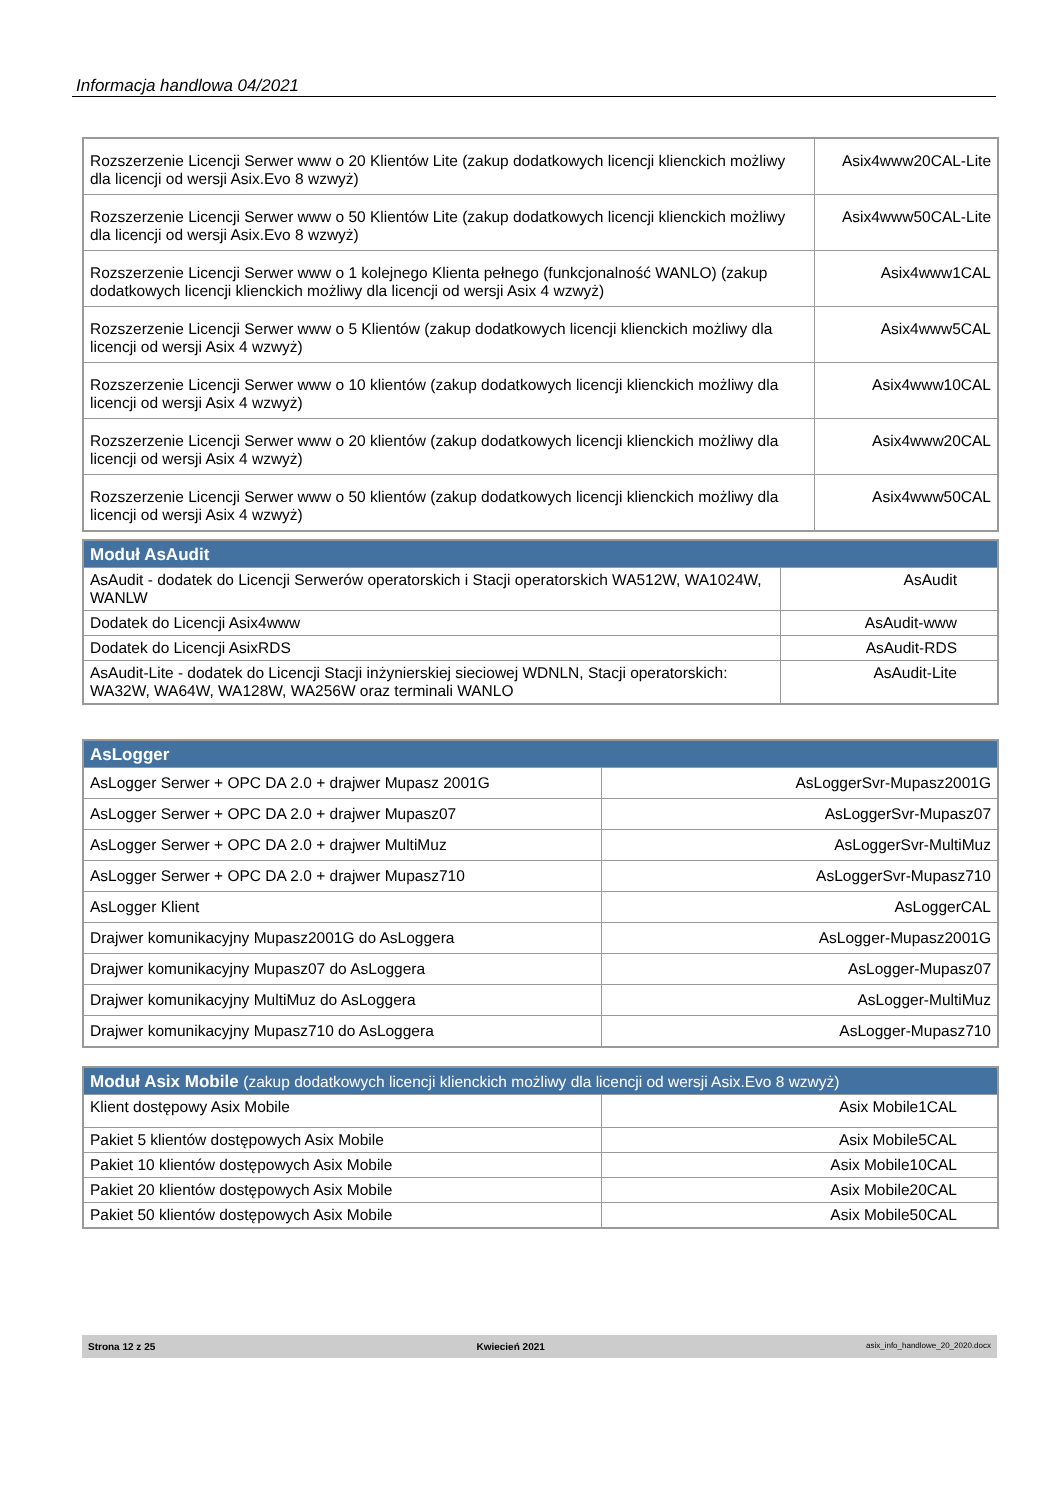Informacja handlowa 04/2021
| Rozszerzenie Licencji Serwer www o 20 Klientów Lite (zakup dodatkowych licencji klienckich możliwy dla licencji od wersji Asix.Evo 8 wzwyż) | Asix4www20CAL-Lite |
| Rozszerzenie Licencji Serwer www o 50 Klientów Lite (zakup dodatkowych licencji klienckich możliwy dla licencji od wersji Asix.Evo 8 wzwyż) | Asix4www50CAL-Lite |
| Rozszerzenie Licencji Serwer www o 1 kolejnego Klienta pełnego (funkcjonalność WANLO) (zakup dodatkowych licencji klienckich możliwy dla licencji od wersji Asix 4 wzwyż) | Asix4www1CAL |
| Rozszerzenie Licencji Serwer www o 5 Klientów (zakup dodatkowych licencji klienckich możliwy dla licencji od wersji Asix 4 wzwyż) | Asix4www5CAL |
| Rozszerzenie Licencji Serwer www o 10 klientów (zakup dodatkowych licencji klienckich możliwy dla licencji od wersji Asix 4 wzwyż) | Asix4www10CAL |
| Rozszerzenie Licencji Serwer www o 20 klientów (zakup dodatkowych licencji klienckich możliwy dla licencji od wersji Asix 4 wzwyż) | Asix4www20CAL |
| Rozszerzenie Licencji Serwer www o 50 klientów (zakup dodatkowych licencji klienckich możliwy dla licencji od wersji Asix 4 wzwyż) | Asix4www50CAL |
| Moduł AsAudit | |
| --- | --- |
| AsAudit - dodatek do Licencji Serwerów operatorskich i Stacji operatorskich WA512W, WA1024W, WANLW | AsAudit |
| Dodatek do Licencji Asix4www | AsAudit-www |
| Dodatek do Licencji AsixRDS | AsAudit-RDS |
| AsAudit-Lite - dodatek do Licencji Stacji inżynierskiej sieciowej WDNLN, Stacji operatorskich: WA32W, WA64W, WA128W, WA256W oraz terminali WANLO | AsAudit-Lite |
| AsLogger | |
| --- | --- |
| AsLogger Serwer + OPC DA 2.0 + drajwer Mupasz 2001G | AsLoggerSvr-Mupasz2001G |
| AsLogger Serwer + OPC DA 2.0 + drajwer Mupasz07 | AsLoggerSvr-Mupasz07 |
| AsLogger Serwer + OPC DA 2.0 + drajwer MultiMuz | AsLoggerSvr-MultiMuz |
| AsLogger Serwer + OPC DA 2.0 + drajwer Mupasz710 | AsLoggerSvr-Mupasz710 |
| AsLogger Klient | AsLoggerCAL |
| Drajwer komunikacyjny Mupasz2001G do AsLoggera | AsLogger-Mupasz2001G |
| Drajwer komunikacyjny Mupasz07 do AsLoggera | AsLogger-Mupasz07 |
| Drajwer komunikacyjny MultiMuz do AsLoggera | AsLogger-MultiMuz |
| Drajwer komunikacyjny Mupasz710 do AsLoggera | AsLogger-Mupasz710 |
| Moduł Asix Mobile (zakup dodatkowych licencji klienckich możliwy dla licencji od wersji Asix.Evo 8 wzwyż) | |
| --- | --- |
| Klient dostępowy Asix Mobile | Asix Mobile1CAL |
| Pakiet 5 klientów dostępowych Asix Mobile | Asix Mobile5CAL |
| Pakiet 10 klientów dostępowych Asix Mobile | Asix Mobile10CAL |
| Pakiet 20 klientów dostępowych Asix Mobile | Asix Mobile20CAL |
| Pakiet 50 klientów dostępowych Asix Mobile | Asix Mobile50CAL |
Strona 12 z 25 Kwiecień 2021 asix_info_handlowe_20_2020.docx